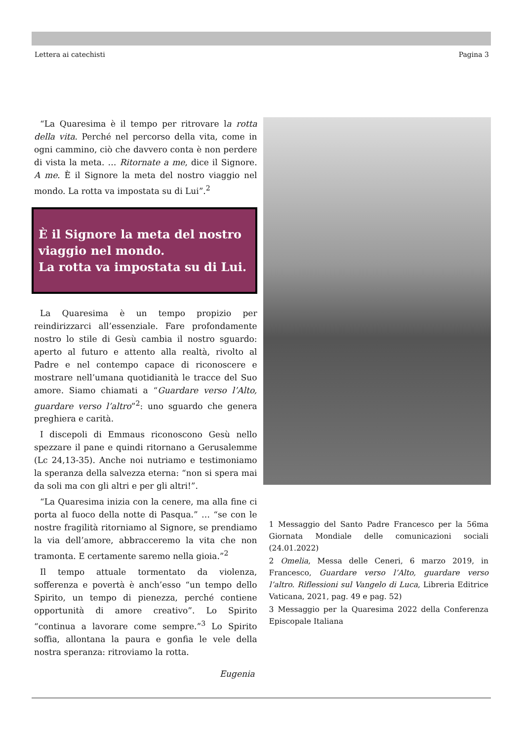Lettera ai catechisti Pagina 3
“La Quaresima è il tempo per ritrovare la rotta della vita. Perché nel percorso della vita, come in ogni cammino, ciò che davvero conta è non perdere di vista la meta. … Ritornate a me, dice il Signore. A me. È il Signore la meta del nostro viaggio nel mondo. La rotta va impostata su di Lui”.<sup>2</sup>
È il Signore la meta del nostro viaggio nel mondo.
La rotta va impostata su di Lui.
La Quaresima è un tempo propizio per reindirizzarci all’essenziale. Fare profondamente nostro lo stile di Gesù cambia il nostro sguardo: aperto al futuro e attento alla realtà, rivolto al Padre e nel contempo capace di riconoscere e mostrare nell’umana quotidianità le tracce del Suo amore. Siamo chiamati a “Guardare verso l’Alto, guardare verso l’altro”<sup>2</sup>: uno sguardo che genera preghiera e carità.
I discepoli di Emmaus riconoscono Gesù nello spezzare il pane e quindi ritornano a Gerusalemme (Lc 24,13-35). Anche noi nutriamo e testimoniamo la speranza della salvezza eterna: “non si spera mai da soli ma con gli altri e per gli altri!”.
“La Quaresima inizia con la cenere, ma alla fine ci porta al fuoco della notte di Pasqua.” … “se con le nostre fragilità ritorniamo al Signore, se prendiamo la via dell’amore, abbracceremo la vita che non tramonta. E certamente saremo nella gioia.”<sup>2</sup>
Il tempo attuale tormentato da violenza, sofferenza e povertà è anch’esso “un tempo dello Spirito, un tempo di pienezza, perché contiene opportunità di amore creativo”. Lo Spirito “continua a lavorare come sempre.”<sup>3</sup> Lo Spirito soffia, allontana la paura e gonfia le vele della nostra speranza: ritroviamo la rotta.
Eugenia
1 Messaggio del Santo Padre Francesco per la 56ma Giornata Mondiale delle comunicazioni sociali (24.01.2022)
2 Omelia, Messa delle Ceneri, 6 marzo 2019, in Francesco, Guardare verso l’Alto, guardare verso l’altro. Riflessioni sul Vangelo di Luca, Libreria Editrice Vaticana, 2021, pag. 49 e pag. 52)
3 Messaggio per la Quaresima 2022 della Conferenza Episcopale Italiana